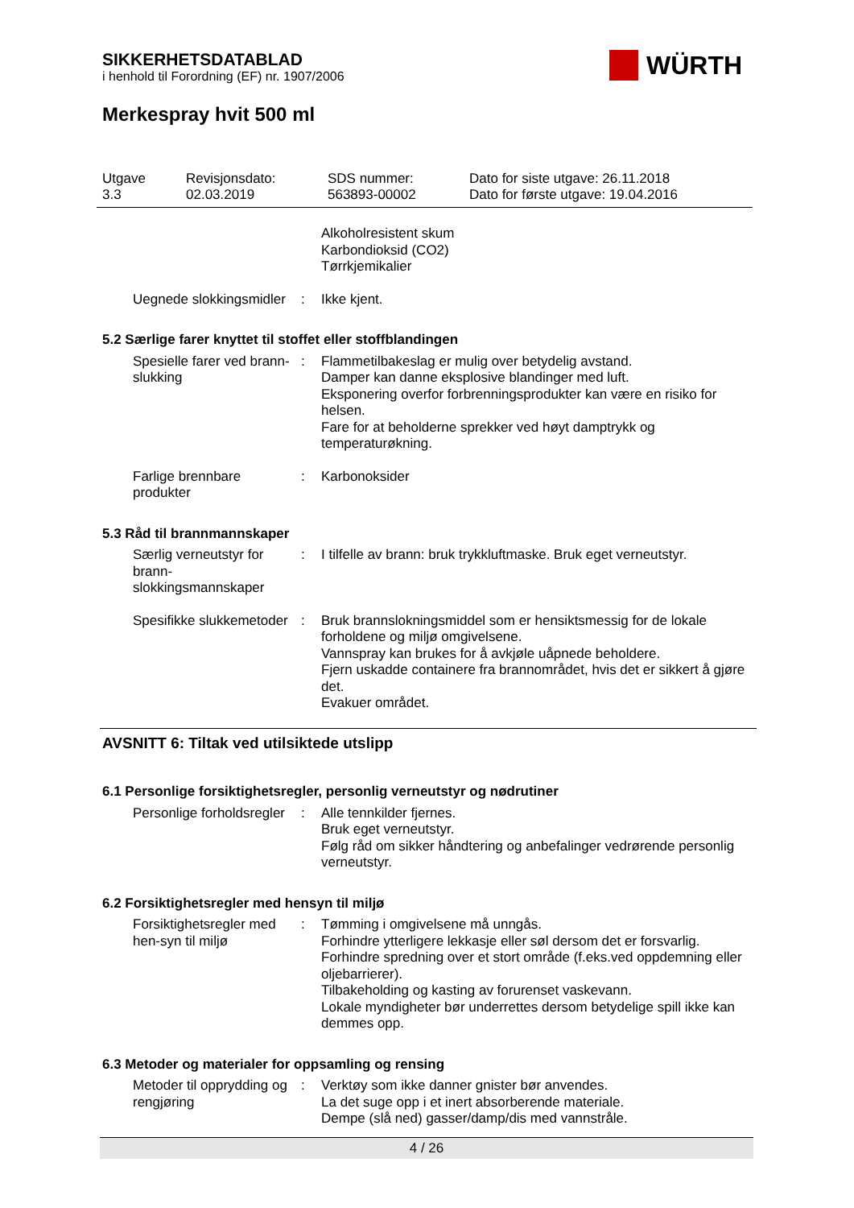SIKKERHETSDATABLAD
i henhold til Forordning (EF) nr. 1907/2006
Merkespray hvit 500 ml
WÜRTH
Utgave
3.3
Revisjonsdato:
02.03.2019
SDS nummer:
563893-00002
Dato for siste utgave: 26.11.2018
Dato for første utgave: 19.04.2016
Alkoholresistent skum
Karbondioksid (CO2)
Tørrkjemikalier
Uegnede slokkingsmidler : Ikke kjent.
5.2 Særlige farer knyttet til stoffet eller stoffblandingen
Spesielle farer ved brann-slukking
: Flammetilbakeslag er mulig over betydelig avstand.
Damper kan danne eksplosive blandinger med luft.
Eksponering overfor forbrenningsprodukter kan være en risiko for helsen.
Fare for at beholderne sprekker ved høyt damptrykk og temperaturøkning.
Farlige brennbare produkter
: Karbonoksider
5.3 Råd til brannmannskaper
Særlig verneutstyr for brann-slokkingsmannskaper
: I tilfelle av brann: bruk trykkluftmaske. Bruk eget verneutstyr.
Spesifikke slukkemetoder : Bruk brannslokningsmiddel som er hensiktsmessig for de lokale forholdene og miljø omgivelsene.
Vannspray kan brukes for å avkjøle uåpnede beholdere.
Fjern uskadde containere fra brannområdet, hvis det er sikkert å gjøre det.
Evakuer området.
AVSNITT 6: Tiltak ved utilsiktede utslipp
6.1 Personlige forsiktighetsregler, personlig verneutstyr og nødrutiner
Personlige forholdsregler
: Alle tennkilder fjernes.
Bruk eget verneutstyr.
Følg råd om sikker håndtering og anbefalinger vedrørende personlig verneutstyr.
6.2 Forsiktighetsregler med hensyn til miljø
Forsiktighetsregler med hen-syn til miljø
: Tømming i omgivelsene må unngås.
Forhindre ytterligere lekkasje eller søl dersom det er forsvarlig.
Forhindre spredning over et stort område (f.eks.ved oppdemning eller oljebarrierer).
Tilbakeholding og kasting av forurenset vaskevann.
Lokale myndigheter bør underrettes dersom betydelige spill ikke kan demmes opp.
6.3 Metoder og materialer for oppsamling og rensing
Metoder til opprydding og rengjøring
: Verktøy som ikke danner gnister bør anvendes.
La det suge opp i et inert absorberende materiale.
Dempe (slå ned) gasser/damp/dis med vannstråle.
4 / 26